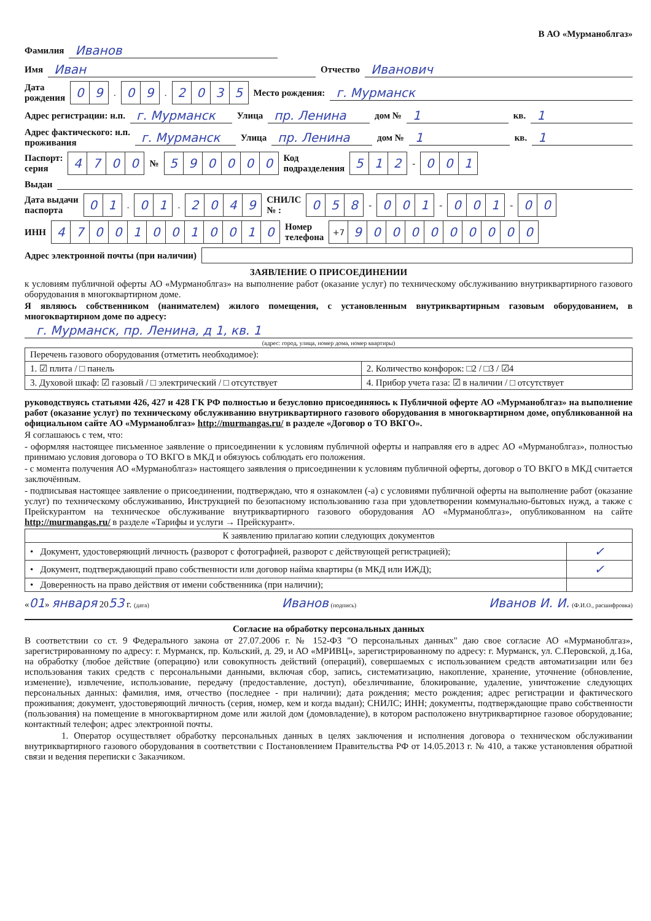В АО «Мурманоблгаз»
Фамилия Иванов
Имя Иван Отчество Иванович
Дата
рождения 09. 09. 2035 Место рождения: г. Мурманск
Адрес регистрации: н.п. г. Мурманск Улица пр. Ленина дом № 1 кв. 1
Адрес фактического: н.п.
проживания г. Мурманск Улица пр. Ленина дом № 1 кв. 1
Паспорт:
серия 4700 № 590000 Код
подразделения 512 - 001
Выдан
Дата выдачи
паспорта 01. 01. 2049 СНИЛС
№ : 058 - 001 - 001 - 00
ИНН 470010010010 Номер
телефона +7 9000000000
Адрес электронной почты (при наличии)
ЗАЯВЛЕНИЕ О ПРИСОЕДИНЕНИИ
к условиям публичной оферты АО «Мурманоблгаз» на выполнение работ (оказание услуг) по техническому обслуживанию внутриквартирного газового оборудования в многоквартирном доме.
Я являюсь собственником (нанимателем) жилого помещения, с установленным внутриквартирным газовым оборудованием, в многоквартирном доме по адресу:
г. Мурманск, пр. Ленина, д 1, кв. 1
(адрес: город, улица, номер дома, номер квартиры)
| Перечень газового оборудования (отметить необходимое): | |
| 1. ☑ плита / □ панель | 2. Количество конфорок: □2 / □3 / ☑4 |
| 3. Духовой шкаф: ☑ газовый / □ электрический / □ отсутствует | 4. Прибор учета газа: ☑ в наличии / □ отсутствует |
руководствуясь статьями 426, 427 и 428 ГК РФ полностью и безусловно присоединяюсь к Публичной оферте АО «Мурманоблгаз» на выполнение работ (оказание услуг) по техническому обслуживанию внутриквартирного газового оборудования в многоквартирном доме, опубликованной на официальном сайте АО «Мурманоблгаз» http://murmangas.ru/ в разделе «Договор о ТО ВКГО».
Я соглашаюсь с тем, что:
- оформляя настоящее письменное заявление о присоединении к условиям публичной оферты и направляя его в адрес АО «Мурманоблгаз», полностью принимаю условия договора о ТО ВКГО в МКД и обязуюсь соблюдать его положения.
- с момента получения АО «Мурманоблгаз» настоящего заявления о присоединении к условиям публичной оферты, договор о ТО ВКГО в МКД считается заключённым.
- подписывая настоящее заявление о присоединении, подтверждаю, что я ознакомлен (-а) с условиями публичной оферты на выполнение работ (оказание услуг) по техническому обслуживанию, Инструкцией по безопасному использованию газа при удовлетворении коммунально-бытовых нужд, а также с Прейскурантом на техническое обслуживание внутриквартирного газового оборудования АО «Мурманоблгаз», опубликованном на сайте http://murmangas.ru/ в разделе «Тарифы и услуги → Прейскурант».
| К заявлению прилагаю копии следующих документов | |
| • Документ, удостоверяющий личность (разворот с фотографией, разворот с действующей регистрацией); | ✓ |
| • Документ, подтверждающий право собственности или договор найма квартиры (в МКД или ИЖД); | ✓ |
| • Доверенность на право действия от имени собственника (при наличии); | |
«01» января 2053 г. (дата) Иванов (подпись) Иванов И. И. (Ф.И.О., расшифровка)
Согласие на обработку персональных данных
В соответствии со ст. 9 Федерального закона от 27.07.2006 г. № 152-ФЗ "О персональных данных" даю свое согласие АО «Мурманоблгаз», зарегистрированному по адресу: г. Мурманск, пр. Кольский, д. 29, и АО «МРИВЦ», зарегистрированному по адресу: г. Мурманск, ул. С.Перовской, д.16а, на обработку (любое действие (операцию) или совокупность действий (операций), совершаемых с использованием средств автоматизации или без использования таких средств с персональными данными, включая сбор, запись, систематизацию, накопление, хранение, уточнение (обновление, изменение), извлечение, использование, передачу (предоставление, доступ), обезличивание, блокирование, удаление, уничтожение следующих персональных данных: фамилия, имя, отчество (последнее - при наличии); дата рождения; место рождения; адрес регистрации и фактического проживания; документ, удостоверяющий личность (серия, номер, кем и когда выдан); СНИЛС; ИНН; документы, подтверждающие право собственности (пользования) на помещение в многоквартирном доме или жилой дом (домовладение), в котором расположено внутриквартирное газовое оборудование; контактный телефон; адрес электронной почты.
1. Оператор осуществляет обработку персональных данных в целях заключения и исполнения договора о техническом обслуживании внутриквартирного газового оборудования в соответствии с Постановлением Правительства РФ от 14.05.2013 г. № 410, а также установления обратной связи и ведения переписки с Заказчиком.